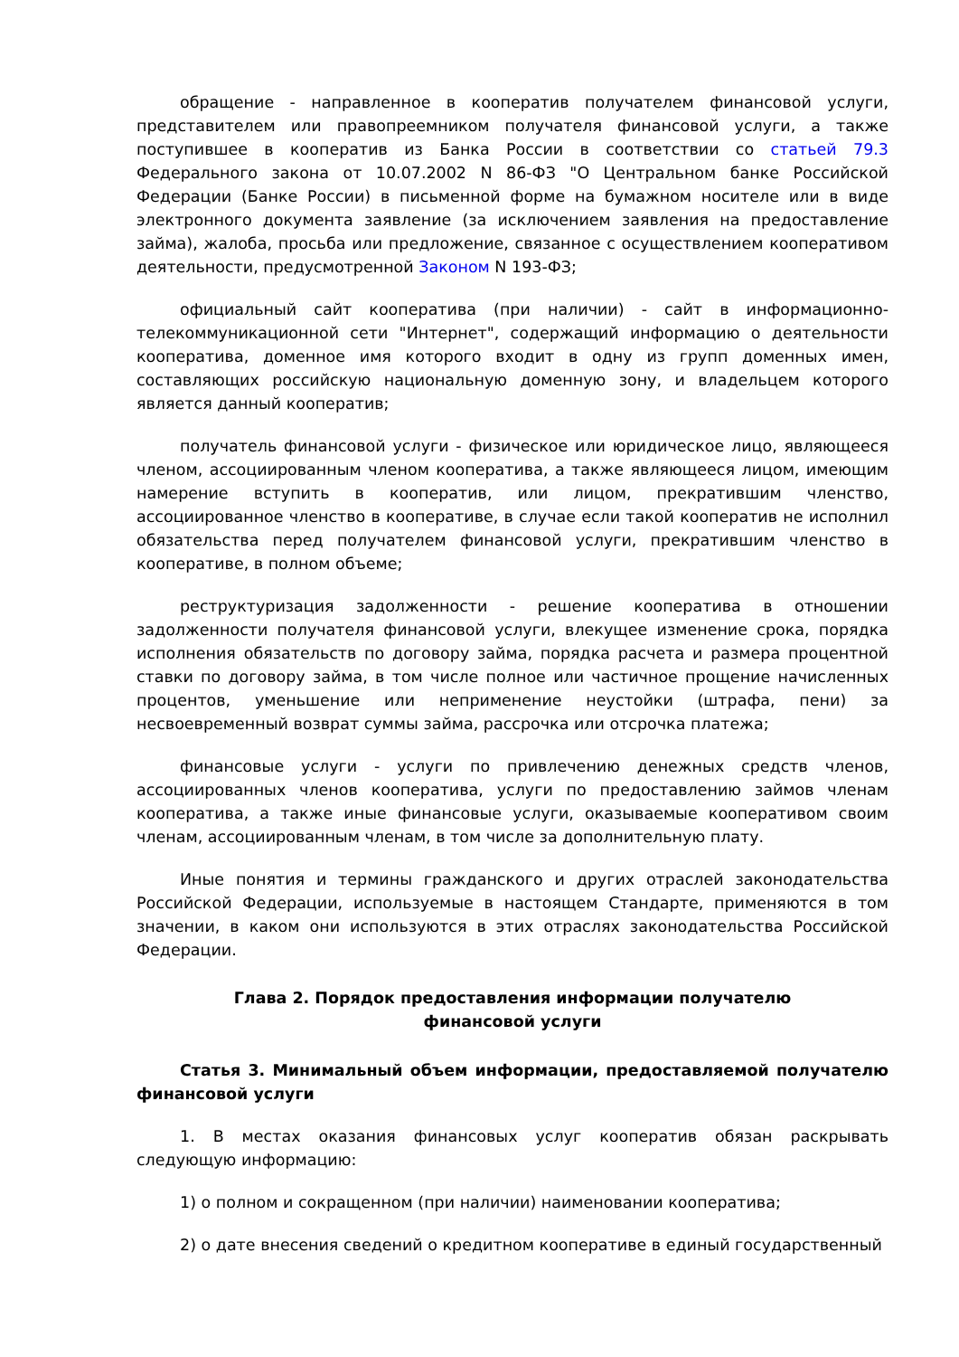обращение - направленное в кооператив получателем финансовой услуги, представителем или правопреемником получателя финансовой услуги, а также поступившее в кооператив из Банка России в соответствии со статьей 79.3 Федерального закона от 10.07.2002 N 86-ФЗ "О Центральном банке Российской Федерации (Банке России) в письменной форме на бумажном носителе или в виде электронного документа заявление (за исключением заявления на предоставление займа), жалоба, просьба или предложение, связанное с осуществлением кооперативом деятельности, предусмотренной Законом N 193-ФЗ;
официальный сайт кооператива (при наличии) - сайт в информационно-телекоммуникационной сети "Интернет", содержащий информацию о деятельности кооператива, доменное имя которого входит в одну из групп доменных имен, составляющих российскую национальную доменную зону, и владельцем которого является данный кооператив;
получатель финансовой услуги - физическое или юридическое лицо, являющееся членом, ассоциированным членом кооператива, а также являющееся лицом, имеющим намерение вступить в кооператив, или лицом, прекратившим членство, ассоциированное членство в кооперативе, в случае если такой кооператив не исполнил обязательства перед получателем финансовой услуги, прекратившим членство в кооперативе, в полном объеме;
реструктуризация задолженности - решение кооператива в отношении задолженности получателя финансовой услуги, влекущее изменение срока, порядка исполнения обязательств по договору займа, порядка расчета и размера процентной ставки по договору займа, в том числе полное или частичное прощение начисленных процентов, уменьшение или неприменение неустойки (штрафа, пени) за несвоевременный возврат суммы займа, рассрочка или отсрочка платежа;
финансовые услуги - услуги по привлечению денежных средств членов, ассоциированных членов кооператива, услуги по предоставлению займов членам кооператива, а также иные финансовые услуги, оказываемые кооперативом своим членам, ассоциированным членам, в том числе за дополнительную плату.
Иные понятия и термины гражданского и других отраслей законодательства Российской Федерации, используемые в настоящем Стандарте, применяются в том значении, в каком они используются в этих отраслях законодательства Российской Федерации.
Глава 2. Порядок предоставления информации получателю
финансовой услуги
Статья 3. Минимальный объем информации, предоставляемой получателю финансовой услуги
1. В местах оказания финансовых услуг кооператив обязан раскрывать следующую информацию:
1) о полном и сокращенном (при наличии) наименовании кооператива;
2) о дате внесения сведений о кредитном кооперативе в единый государственный